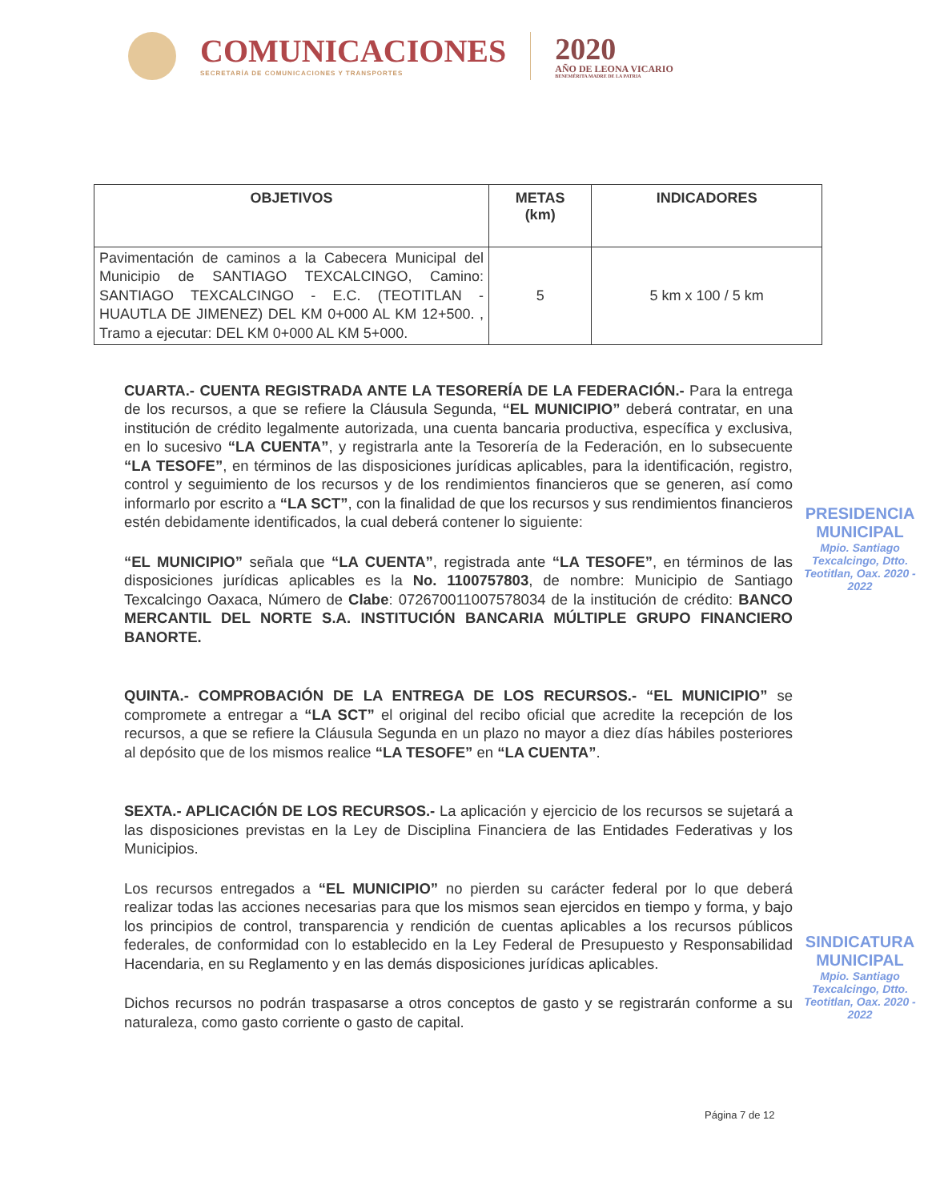COMUNICACIONES
SECRETARÍA DE COMUNICACIONES Y TRANSPORTES
2020
AÑO DE LEONA VICARIO
BENEMÉRITA MADRE DE LA PATRIA
| OBJETIVOS | METAS (km) | INDICADORES |
| --- | --- | --- |
| Pavimentación de caminos a la Cabecera Municipal del Municipio de SANTIAGO TEXCALCINGO, Camino: SANTIAGO TEXCALCINGO - E.C. (TEOTITLAN - HUAUTLA DE JIMENEZ) DEL KM 0+000 AL KM 12+500. , Tramo a ejecutar: DEL KM 0+000 AL KM 5+000. | 5 | 5 km x 100 / 5 km |
CUARTA.- CUENTA REGISTRADA ANTE LA TESORERÍA DE LA FEDERACIÓN.- Para la entrega de los recursos, a que se refiere la Cláusula Segunda, “EL MUNICIPIO” deberá contratar, en una institución de crédito legalmente autorizada, una cuenta bancaria productiva, específica y exclusiva, en lo sucesivo “LA CUENTA”, y registrarla ante la Tesorería de la Federación, en lo subsecuente “LA TESOFE”, en términos de las disposiciones jurídicas aplicables, para la identificación, registro, control y seguimiento de los recursos y de los rendimientos financieros que se generen, así como informarlo por escrito a “LA SCT”, con la finalidad de que los recursos y sus rendimientos financieros estén debidamente identificados, la cual deberá contener lo siguiente:
“EL MUNICIPIO” señala que “LA CUENTA”, registrada ante “LA TESOFE”, en términos de las disposiciones jurídicas aplicables es la No. 1100757803, de nombre: Municipio de Santiago Texcalcingo Oaxaca, Número de Clabe: 072670011007578034 de la institución de crédito: BANCO MERCANTIL DEL NORTE S.A. INSTITUCIÓN BANCARIA MÚLTIPLE GRUPO FINANCIERO BANORTE.
QUINTA.- COMPROBACIÓN DE LA ENTREGA DE LOS RECURSOS.- “EL MUNICIPIO” se compromete a entregar a “LA SCT” el original del recibo oficial que acredite la recepción de los recursos, a que se refiere la Cláusula Segunda en un plazo no mayor a diez días hábiles posteriores al depósito que de los mismos realice “LA TESOFE” en “LA CUENTA”.
SEXTA.- APLICACIÓN DE LOS RECURSOS.- La aplicación y ejercicio de los recursos se sujetará a las disposiciones previstas en la Ley de Disciplina Financiera de las Entidades Federativas y los Municipios.
Los recursos entregados a “EL MUNICIPIO” no pierden su carácter federal por lo que deberá realizar todas las acciones necesarias para que los mismos sean ejercidos en tiempo y forma, y bajo los principios de control, transparencia y rendición de cuentas aplicables a los recursos públicos federales, de conformidad con lo establecido en la Ley Federal de Presupuesto y Responsabilidad Hacendaria, en su Reglamento y en las demás disposiciones jurídicas aplicables.
Dichos recursos no podrán traspasarse a otros conceptos de gasto y se registrarán conforme a su naturaleza, como gasto corriente o gasto de capital.
PRESIDENCIA MUNICIPAL
Mpio. Santiago Texcalcingo, Dtto. Teotitlan, Oax. 2020 - 2022
SINDICATURA MUNICIPAL
Mpio. Santiago Texcalcingo, Dtto. Teotitlan, Oax. 2020 - 2022
Página 7 de 12